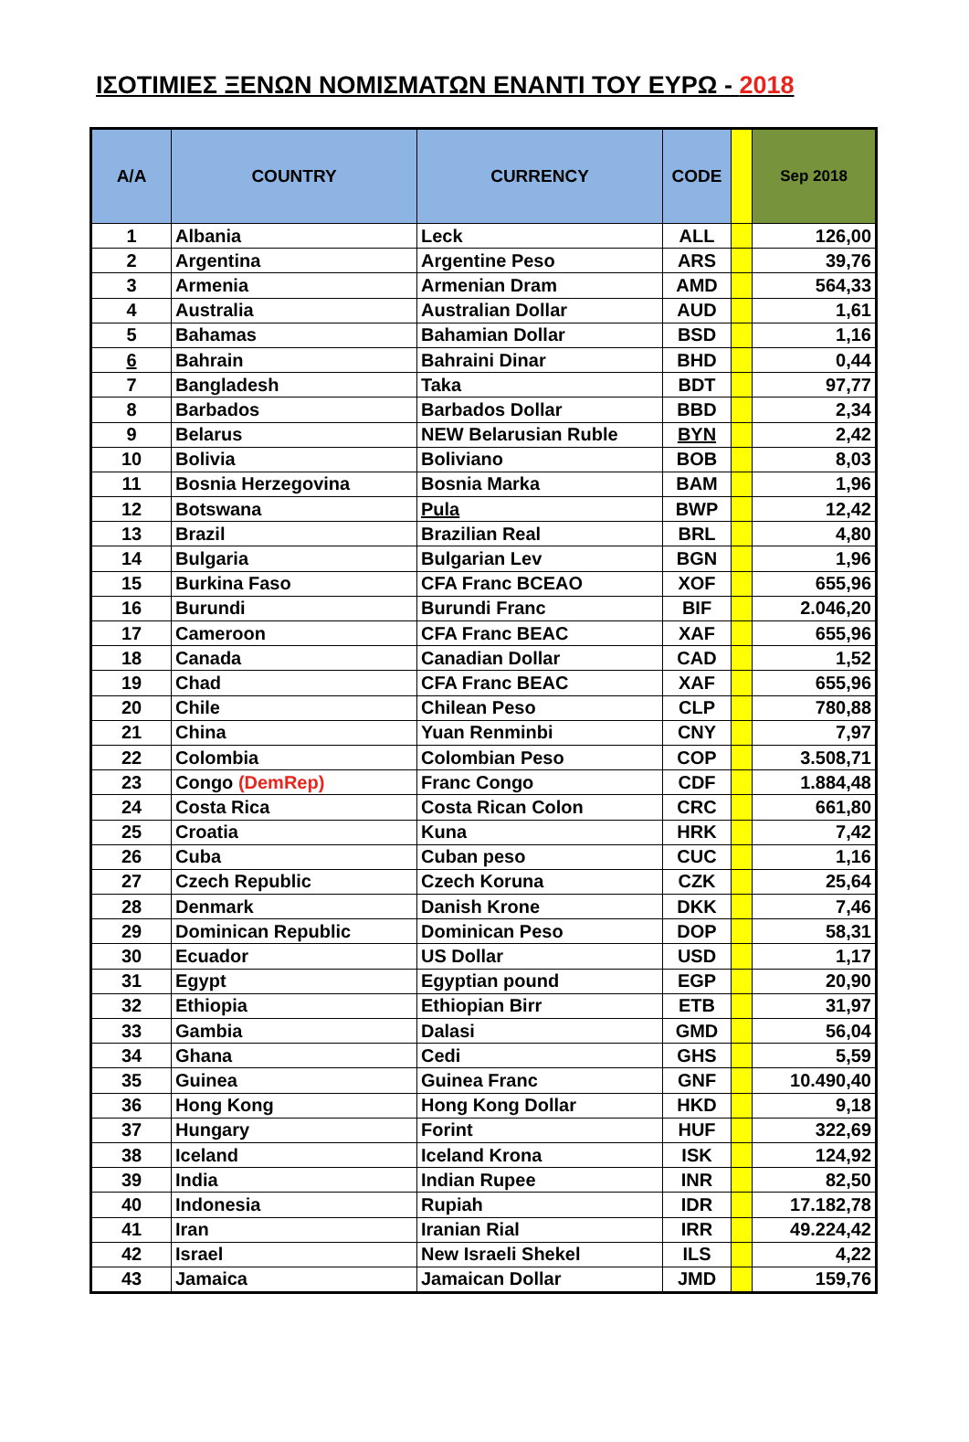ΙΣΟΤΙΜΙΕΣ ΞΕΝΩΝ ΝΟΜΙΣΜΑΤΩΝ ΕΝΑΝΤΙ ΤΟΥ ΕΥΡΩ - 2018
| A/A | COUNTRY | CURRENCY | CODE | | Sep 2018 |
| --- | --- | --- | --- | --- | --- |
| 1 | Albania | Leck | ALL | | 126,00 |
| 2 | Argentina | Argentine Peso | ARS | | 39,76 |
| 3 | Armenia | Armenian Dram | AMD | | 564,33 |
| 4 | Australia | Australian Dollar | AUD | | 1,61 |
| 5 | Bahamas | Bahamian Dollar | BSD | | 1,16 |
| 6 | Bahrain | Bahraini Dinar | BHD | | 0,44 |
| 7 | Bangladesh | Taka | BDT | | 97,77 |
| 8 | Barbados | Barbados Dollar | BBD | | 2,34 |
| 9 | Belarus | NEW Belarusian Ruble | BYN | | 2,42 |
| 10 | Bolivia | Boliviano | BOB | | 8,03 |
| 11 | Bosnia Herzegovina | Bosnia Marka | BAM | | 1,96 |
| 12 | Botswana | Pula | BWP | | 12,42 |
| 13 | Brazil | Brazilian Real | BRL | | 4,80 |
| 14 | Bulgaria | Bulgarian Lev | BGN | | 1,96 |
| 15 | Burkina Faso | CFA Franc BCEAO | XOF | | 655,96 |
| 16 | Burundi | Burundi Franc | BIF | | 2.046,20 |
| 17 | Cameroon | CFA Franc BEAC | XAF | | 655,96 |
| 18 | Canada | Canadian Dollar | CAD | | 1,52 |
| 19 | Chad | CFA Franc BEAC | XAF | | 655,96 |
| 20 | Chile | Chilean Peso | CLP | | 780,88 |
| 21 | China | Yuan Renminbi | CNY | | 7,97 |
| 22 | Colombia | Colombian Peso | COP | | 3.508,71 |
| 23 | Congo (DemRep) | Franc Congo | CDF | | 1.884,48 |
| 24 | Costa Rica | Costa Rican Colon | CRC | | 661,80 |
| 25 | Croatia | Kuna | HRK | | 7,42 |
| 26 | Cuba | Cuban peso | CUC | | 1,16 |
| 27 | Czech Republic | Czech Koruna | CZK | | 25,64 |
| 28 | Denmark | Danish Krone | DKK | | 7,46 |
| 29 | Dominican Republic | Dominican Peso | DOP | | 58,31 |
| 30 | Ecuador | US Dollar | USD | | 1,17 |
| 31 | Egypt | Egyptian pound | EGP | | 20,90 |
| 32 | Ethiopia | Ethiopian Birr | ETB | | 31,97 |
| 33 | Gambia | Dalasi | GMD | | 56,04 |
| 34 | Ghana | Cedi | GHS | | 5,59 |
| 35 | Guinea | Guinea Franc | GNF | | 10.490,40 |
| 36 | Hong Kong | Hong Kong Dollar | HKD | | 9,18 |
| 37 | Hungary | Forint | HUF | | 322,69 |
| 38 | Iceland | Iceland Krona | ISK | | 124,92 |
| 39 | India | Indian Rupee | INR | | 82,50 |
| 40 | Indonesia | Rupiah | IDR | | 17.182,78 |
| 41 | Iran | Iranian Rial | IRR | | 49.224,42 |
| 42 | Israel | New Israeli Shekel | ILS | | 4,22 |
| 43 | Jamaica | Jamaican Dollar | JMD | | 159,76 |